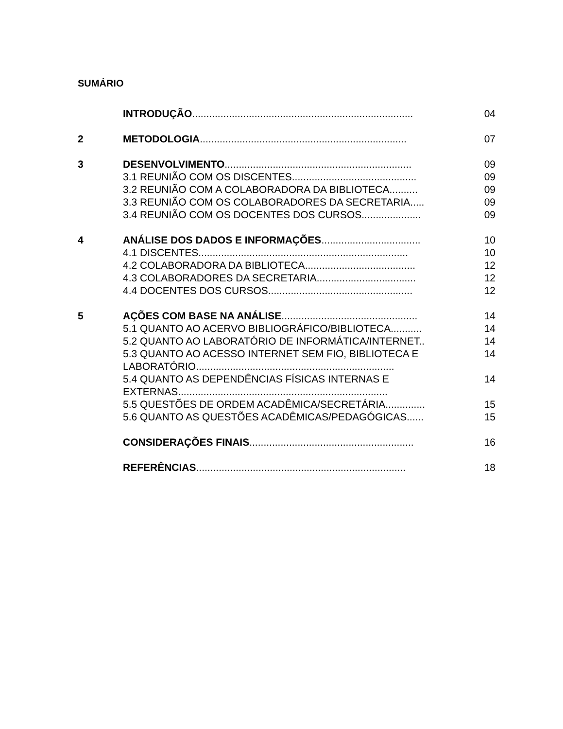SUMÁRIO
| | INTRODUÇÃO .............................................................................. | 04 |
| 2 | METODOLOGIA ......................................................................... | 07 |
| 3 | DESENVOLVIMENTO .................................................................. | 09 |
| | 3.1 REUNIÃO COM OS DISCENTES............................................ | 09 |
| | 3.2 REUNIÃO COM A COLABORADORA DA BIBLIOTECA.......... | 09 |
| | 3.3 REUNIÃO COM OS COLABORADORES DA SECRETARIA..... | 09 |
| | 3.4 REUNIÃO COM OS DOCENTES DOS CURSOS..................... | 09 |
| 4 | ANÁLISE DOS DADOS E INFORMAÇÕES ................................... | 10 |
| | 4.1 DISCENTES.......................................................................... | 10 |
| | 4.2 COLABORADORA DA BIBLIOTECA....................................... | 12 |
| | 4.3 COLABORADORES DA SECRETARIA................................... | 12 |
| | 4.4 DOCENTES DOS CURSOS................................................... | 12 |
| 5 | AÇÕES COM BASE NA ANÁLISE ................................................ | 14 |
| | 5.1 QUANTO AO ACERVO BIBLIOGRÁFICO/BIBLIOTECA........... | 14 |
| | 5.2 QUANTO AO LABORATÓRIO DE INFORMÁTICA/INTERNET.. | 14 |
| | 5.3 QUANTO AO ACESSO INTERNET SEM FIO, BIBLIOTECA E LABORATÓRIO...................................................................... | 14 |
| | 5.4 QUANTO AS DEPENDÊNCIAS FÍSICAS INTERNAS E EXTERNAS.......................................................................... | 14 |
| | 5.5 QUESTÕES DE ORDEM ACADÊMICA/SECRETÁRIA.............. | 15 |
| | 5.6 QUANTO AS QUESTÕES ACADÊMICAS/PEDAGÓGICAS...... | 15 |
| | CONSIDERAÇÕES FINAIS .......................................................... | 16 |
| | REFERÊNCIAS .......................................................................... | 18 |